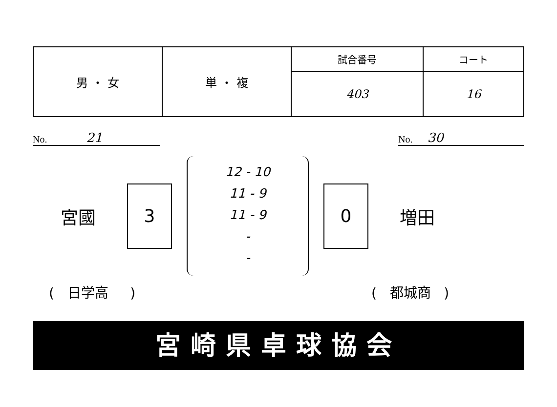| 男 ・ 女 | 単 ・ 複 | 試合番号 | コート |
| | | 403 | 16 |
No. 21 No. 30
宮國
3
12 - 10
11 - 9
11 - 9
-
-
0
増田
( 日学高 ) ( 都城商 )
宮崎県卓球協会